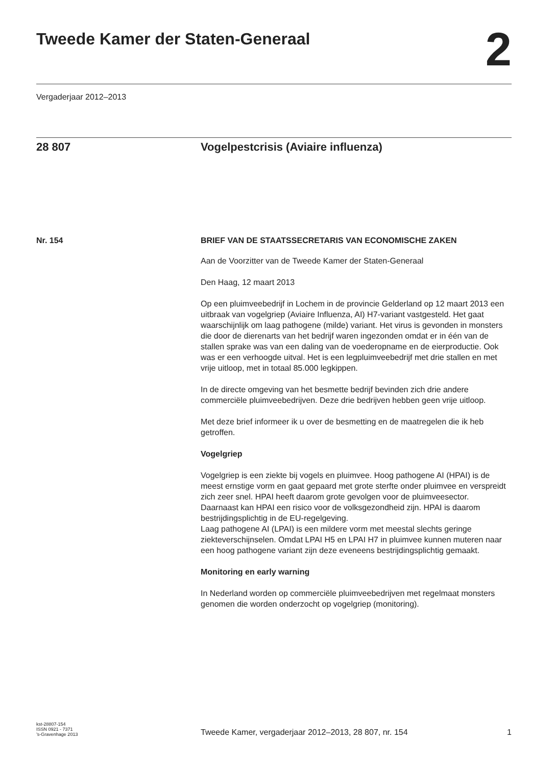Tweede Kamer der Staten-Generaal
2
Vergaderjaar 2012–2013
28 807 Vogelpestcrisis (Aviaire influenza)
Nr. 154 BRIEF VAN DE STAATSSECRETARIS VAN ECONOMISCHE ZAKEN
Aan de Voorzitter van de Tweede Kamer der Staten-Generaal
Den Haag, 12 maart 2013
Op een pluimveebedrijf in Lochem in de provincie Gelderland op 12 maart 2013 een uitbraak van vogelgriep (Aviaire Influenza, AI) H7-variant vastgesteld. Het gaat waarschijnlijk om laag pathogene (milde) variant. Het virus is gevonden in monsters die door de dierenarts van het bedrijf waren ingezonden omdat er in één van de stallen sprake was van een daling van de voederopname en de eierproductie. Ook was er een verhoogde uitval. Het is een legpluimveebedrijf met drie stallen en met vrije uitloop, met in totaal 85.000 legkippen.
In de directe omgeving van het besmette bedrijf bevinden zich drie andere commerciële pluimveebedrijven. Deze drie bedrijven hebben geen vrije uitloop.
Met deze brief informeer ik u over de besmetting en de maatregelen die ik heb getroffen.
Vogelgriep
Vogelgriep is een ziekte bij vogels en pluimvee. Hoog pathogene AI (HPAI) is de meest ernstige vorm en gaat gepaard met grote sterfte onder pluimvee en verspreidt zich zeer snel. HPAI heeft daarom grote gevolgen voor de pluimveesector.
Daarnaast kan HPAI een risico voor de volksgezondheid zijn. HPAI is daarom bestrijdingsplichtig in de EU-regelgeving.
Laag pathogene AI (LPAI) is een mildere vorm met meestal slechts geringe ziekteverschijnselen. Omdat LPAI H5 en LPAI H7 in pluimvee kunnen muteren naar een hoog pathogene variant zijn deze eveneens bestrijdingsplichtig gemaakt.
Monitoring en early warning
In Nederland worden op commerciële pluimveebedrijven met regelmaat monsters genomen die worden onderzocht op vogelgriep (monitoring).
kst-28807-154
ISSN 0921 - 7371
’s-Gravenhage 2013
Tweede Kamer, vergaderjaar 2012–2013, 28 807, nr. 154
1